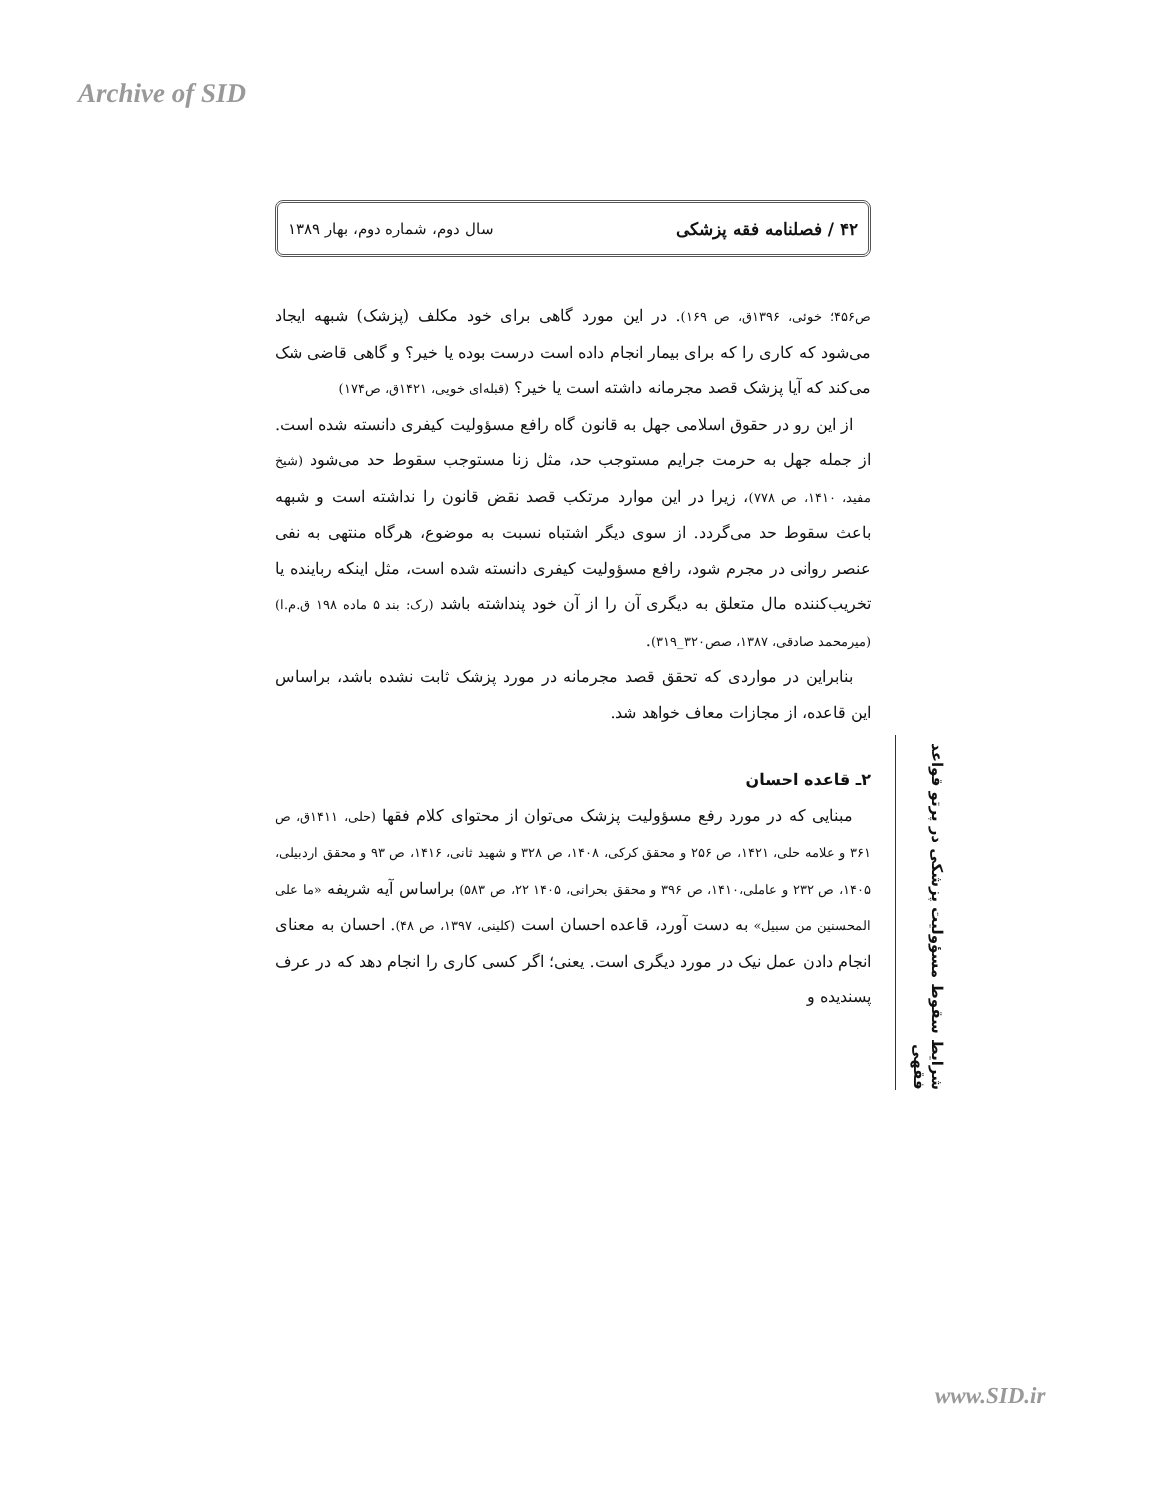Archive of SID
۴۲ / فصلنامه فقه پزشکی سال دوم، شماره دوم، بهار ۱۳۸۹
ص۴۵۶؛ خوئی، ۱۳۹۶ق، ص ۱۶۹). در این مورد گاهی برای خود مکلف (پزشک) شبهه ایجاد می‌شود که کاری را که برای بیمار انجام داده است درست بوده یا خیر؟ و گاهی قاضی شک می‌کند که آیا پزشک قصد مجرمانه داشته است یا خیر؟ (قبله‌ای خویی، ۱۴۲۱ق، ص۱۷۴)
از این رو در حقوق اسلامی جهل به قانون گاه رافع مسؤولیت کیفری دانسته شده است. از جمله جهل به حرمت جرایم مستوجب حد، مثل زنا مستوجب سقوط حد می‌شود (شیخ مفید، ۱۴۱۰، ص ۷۷۸)، زیرا در این موارد مرتکب قصد نقض قانون را نداشته است و شبهه باعث سقوط حد می‌گردد. از سوی دیگر اشتباه نسبت به موضوع، هرگاه منتهی به نفی عنصر روانی در مجرم شود، رافع مسؤولیت کیفری دانسته شده است، مثل اینکه رباینده یا تخریب‌کننده مال متعلق به دیگری آن را از آن خود پنداشته باشد (رک: بند ۵ ماده ۱۹۸ ق.م.ا) (میرمحمد صادقی، ۱۳۸۷، صص۳۲۰_۳۱۹).
بنابراین در مواردی که تحقق قصد مجرمانه در مورد پزشک ثابت نشده باشد، براساس این قاعده، از مجازات معاف خواهد شد.
۲ـ قاعده احسان
مبنایی که در مورد رفع مسؤولیت پزشک می‌توان از محتوای کلام فقها (حلی، ۱۴۱۱ق، ص ۳۶۱ و علامه حلی، ۱۴۲۱، ص ۲۵۶ و محقق کرکی، ۱۴۰۸، ص ۳۲۸ و شهید ثانی، ۱۴۱۶، ص ۹۳ و محقق اردبیلی، ۱۴۰۵، ص ۲۳۲ و عاملی،۱۴۱۰، ص ۳۹۶ و محقق بحرانی، ۱۴۰۵ ۲۲، ص ۵۸۳) براساس آیه شریفه «ما علی المحسنین من سبیل» به دست آورد، قاعده احسان است (کلینی، ۱۳۹۷، ص ۴۸). احسان به معنای انجام دادن عمل نیک در مورد دیگری است. یعنی؛ اگر کسی کاری را انجام دهد که در عرف پسندیده و
شرایط سقوط مسؤولیت پزشکی در پرتو قواعد فقهی
www.SID.ir